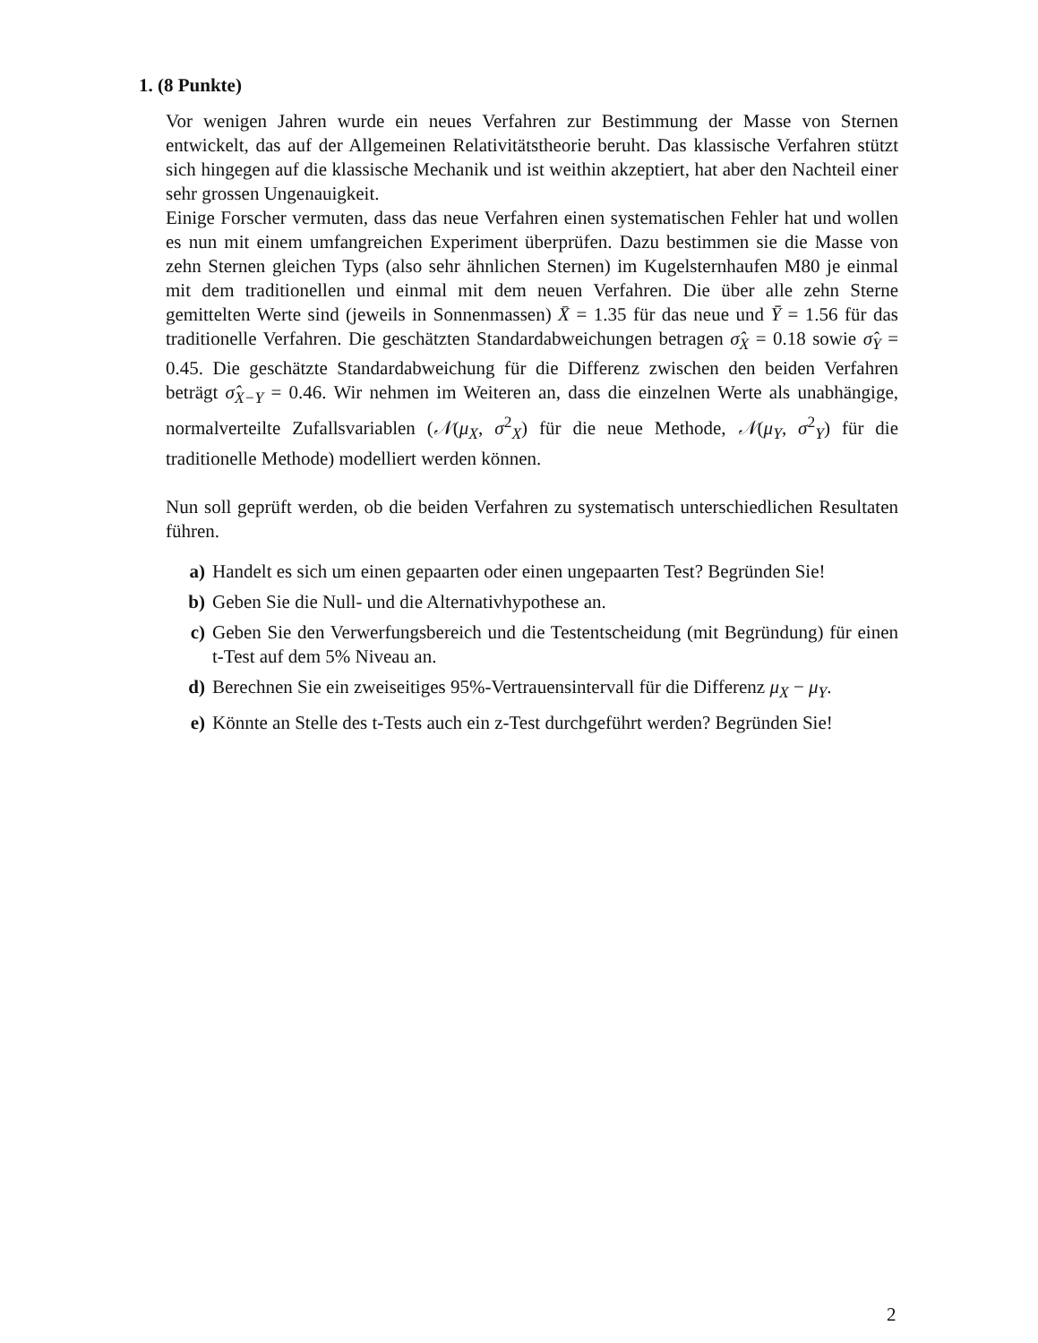1. (8 Punkte)
Vor wenigen Jahren wurde ein neues Verfahren zur Bestimmung der Masse von Sternen entwickelt, das auf der Allgemeinen Relativitätstheorie beruht. Das klassische Verfahren stützt sich hingegen auf die klassische Mechanik und ist weithin akzeptiert, hat aber den Nachteil einer sehr grossen Ungenauigkeit.
Einige Forscher vermuten, dass das neue Verfahren einen systematischen Fehler hat und wollen es nun mit einem umfangreichen Experiment überprüfen. Dazu bestimmen sie die Masse von zehn Sternen gleichen Typs (also sehr ähnlichen Sternen) im Kugelsternhaufen M80 je einmal mit dem traditionellen und einmal mit dem neuen Verfahren. Die über alle zehn Sterne gemittelten Werte sind (jeweils in Sonnenmassen) X̄ = 1.35 für das neue und Ȳ = 1.56 für das traditionelle Verfahren. Die geschätzten Standardabweichungen betragen σ̂<sub>X</sub> = 0.18 sowie σ̂<sub>Y</sub> = 0.45. Die geschätzte Standardabweichung für die Differenz zwischen den beiden Verfahren beträgt σ̂<sub>X−Y</sub> = 0.46. Wir nehmen im Weiteren an, dass die einzelnen Werte als unabhängige, normalverteilte Zufallsvariablen (𝒩(μ<sub>X</sub>, σ<sup>2</sup><sub>X</sub>) für die neue Methode, 𝒩(μ<sub>Y</sub>, σ<sup>2</sup><sub>Y</sub>) für die traditionelle Methode) modelliert werden können.
Nun soll geprüft werden, ob die beiden Verfahren zu systematisch unterschiedlichen Resultaten führen.
a) Handelt es sich um einen gepaarten oder einen ungepaarten Test? Begründen Sie!
b) Geben Sie die Null- und die Alternativhypothese an.
c) Geben Sie den Verwerfungsbereich und die Testentscheidung (mit Begründung) für einen t-Test auf dem 5% Niveau an.
d) Berechnen Sie ein zweiseitiges 95%-Vertrauensintervall für die Differenz μ<sub>X</sub> − μ<sub>Y</sub>.
e) Könnte an Stelle des t-Tests auch ein z-Test durchgeführt werden? Begründen Sie!
2